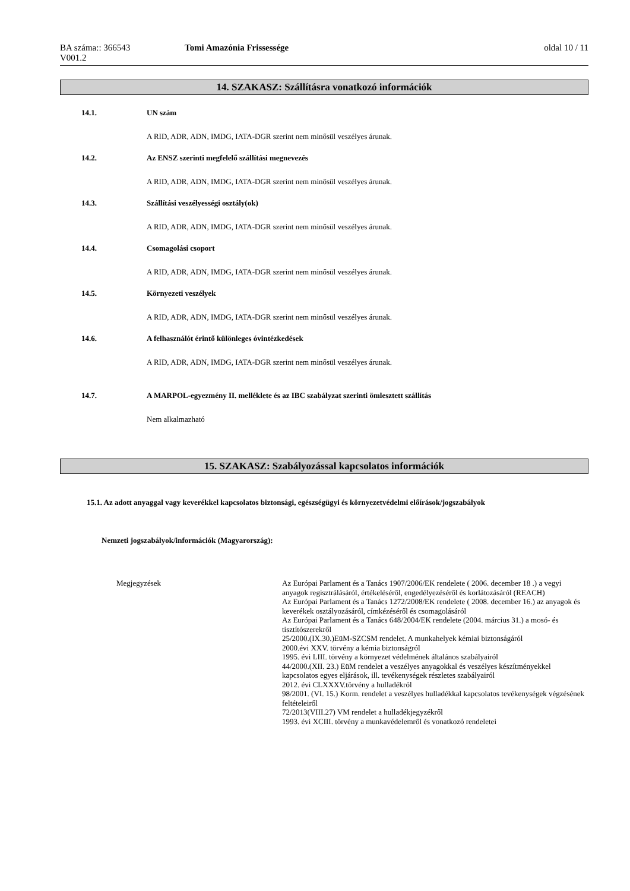BA száma:: 366543
V001.2
Tomi Amazónia Frissessége oldal 10 / 11
14. SZAKASZ: Szállításra vonatkozó információk
14.1. UN szám
A RID, ADR, ADN, IMDG, IATA-DGR szerint nem minősül veszélyes árunak.
14.2. Az ENSZ szerinti megfelelő szállítási megnevezés
A RID, ADR, ADN, IMDG, IATA-DGR szerint nem minősül veszélyes árunak.
14.3. Szállítási veszélyességi osztály(ok)
A RID, ADR, ADN, IMDG, IATA-DGR szerint nem minősül veszélyes árunak.
14.4. Csomagolási csoport
A RID, ADR, ADN, IMDG, IATA-DGR szerint nem minősül veszélyes árunak.
14.5. Környezeti veszélyek
A RID, ADR, ADN, IMDG, IATA-DGR szerint nem minősül veszélyes árunak.
14.6. A felhasználót érintő különleges óvintézkedések
A RID, ADR, ADN, IMDG, IATA-DGR szerint nem minősül veszélyes árunak.
14.7. A MARPOL-egyezmény II. melléklete és az IBC szabályzat szerinti ömlesztett szállítás
Nem alkalmazható
15. SZAKASZ: Szabályozással kapcsolatos információk
15.1. Az adott anyaggal vagy keverékkel kapcsolatos biztonsági, egészségügyi és környezetvédelmi előírások/jogszabályok
Nemzeti jogszabályok/információk (Magyarország):
Megjegyzések
Az Európai Parlament és a Tanács 1907/2006/EK rendelete ( 2006. december 18 .) a vegyi anyagok regisztrálásáról, értékeléséről, engedélyezéséről és korlátozásáról (REACH)
Az Európai Parlament és a Tanács 1272/2008/EK rendelete ( 2008. december 16.) az anyagok és keverékek osztályozásáról, címkézéséről és csomagolásáról
Az Európai Parlament és a Tanács 648/2004/EK rendelete (2004. március 31.) a mosó- és tisztítószerekről
25/2000.(IX.30.)EüM-SZCSM rendelet. A munkahelyek kémiai biztonságáról
2000.évi XXV. törvény a kémia biztonságról
1995. évi LIII. törvény a környezet védelmének általános szabályairól
44/2000.(XII. 23.) EüM rendelet a veszélyes anyagokkal és veszélyes készítményekkel kapcsolatos egyes eljárások, ill. tevékenységek részletes szabályairól
2012. évi CLXXXV.törvény a hulladékról
98/2001. (VI. 15.) Korm. rendelet a veszélyes hulladékkal kapcsolatos tevékenységek végzésének feltételeiről
72/2013(VIII.27) VM rendelet a hulladékjegyzékről
1993. évi XCIII. törvény a munkavédelemről és vonatkozó rendeletei